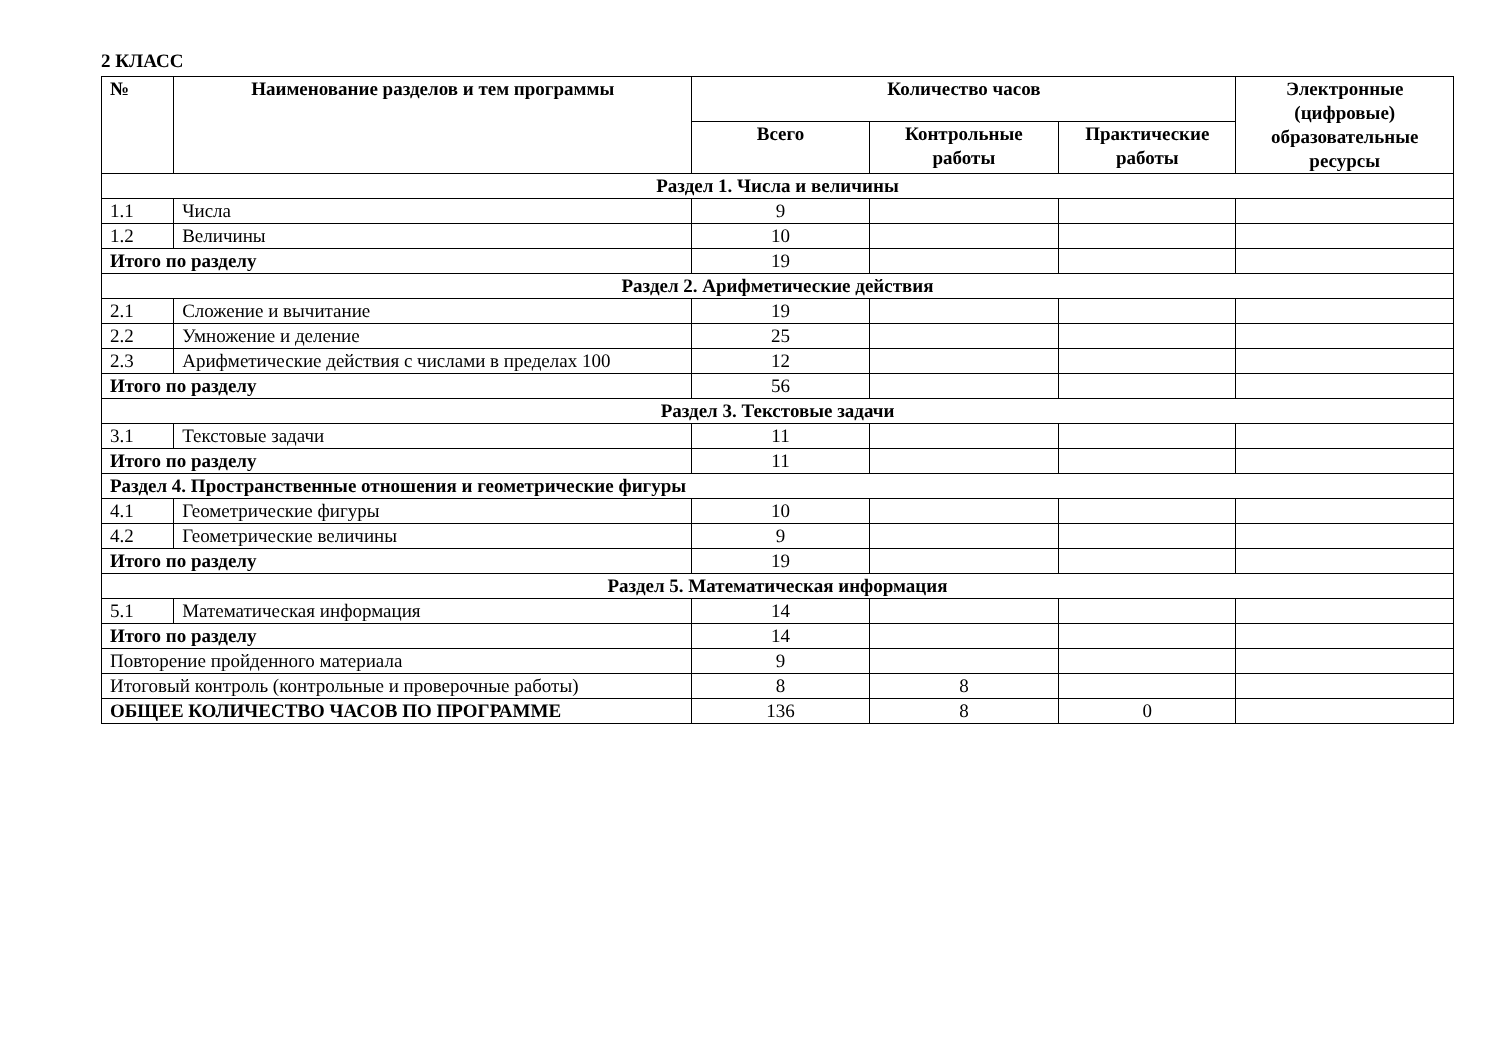2 КЛАСС
| № | Наименование разделов и тем программы | Количество часов | | | Электронные (цифровые) образовательные ресурсы |
| --- | --- | --- | --- | --- | --- |
| | | Всего | Контрольные работы | Практические работы | |
| Раздел 1. Числа и величины | | | | | |
| 1.1 | Числа | 9 | | | |
| 1.2 | Величины | 10 | | | |
| Итого по разделу | | 19 | | | |
| Раздел 2. Арифметические действия | | | | | |
| 2.1 | Сложение и вычитание | 19 | | | |
| 2.2 | Умножение и деление | 25 | | | |
| 2.3 | Арифметические действия с числами в пределах 100 | 12 | | | |
| Итого по разделу | | 56 | | | |
| Раздел 3. Текстовые задачи | | | | | |
| 3.1 | Текстовые задачи | 11 | | | |
| Итого по разделу | | 11 | | | |
| Раздел 4. Пространственные отношения и геометрические фигуры | | | | | |
| 4.1 | Геометрические фигуры | 10 | | | |
| 4.2 | Геометрические величины | 9 | | | |
| Итого по разделу | | 19 | | | |
| Раздел 5. Математическая информация | | | | | |
| 5.1 | Математическая информация | 14 | | | |
| Итого по разделу | | 14 | | | |
| Повторение пройденного материала | | 9 | | | |
| Итоговый контроль (контрольные и проверочные работы) | | 8 | 8 | | |
| ОБЩЕЕ КОЛИЧЕСТВО ЧАСОВ ПО ПРОГРАММЕ | | 136 | 8 | 0 | |